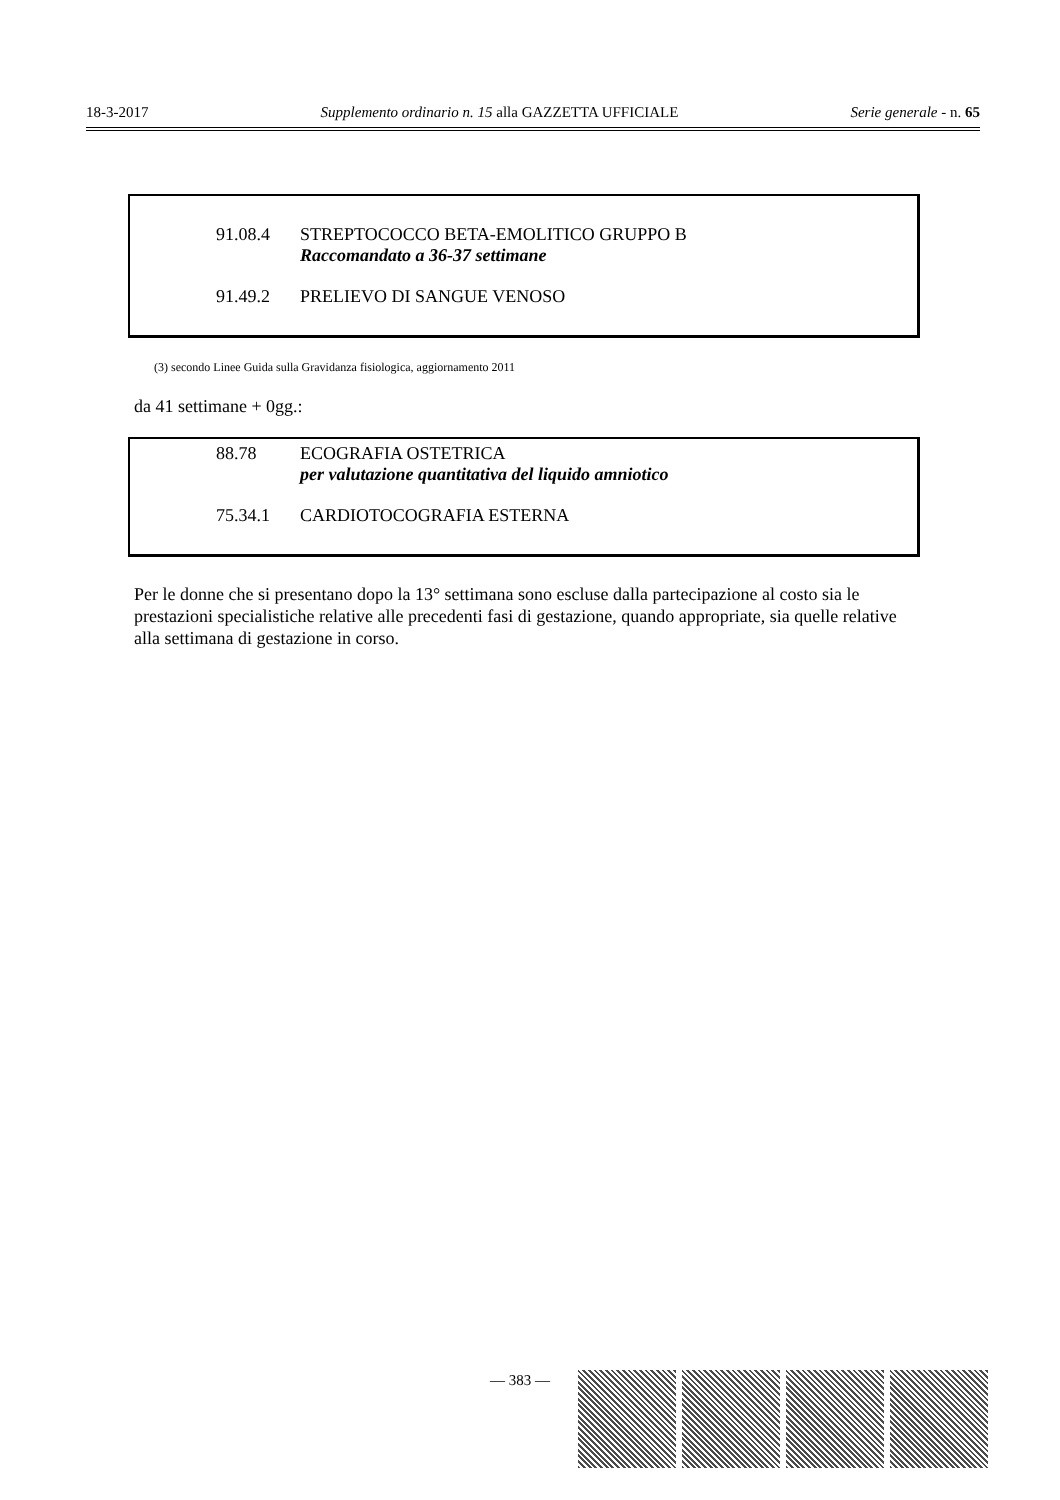18-3-2017 Supplemento ordinario n. 15 alla GAZZETTA UFFICIALE Serie generale - n. 65
91.08.4 STREPTOCOCCO BETA-EMOLITICO GRUPPO B
Raccomandato a 36-37 settimane
91.49.2 PRELIEVO DI SANGUE VENOSO
(3) secondo Linee Guida sulla Gravidanza fisiologica, aggiornamento 2011
da 41 settimane + 0gg.:
88.78 ECOGRAFIA OSTETRICA
per valutazione quantitativa del liquido amniotico
75.34.1 CARDIOTOCOGRAFIA ESTERNA
Per le donne che si presentano dopo la 13° settimana sono escluse dalla partecipazione al costo sia le prestazioni specialistiche relative alle precedenti fasi di gestazione, quando appropriate, sia quelle relative alla settimana di gestazione in corso.
— 383 —